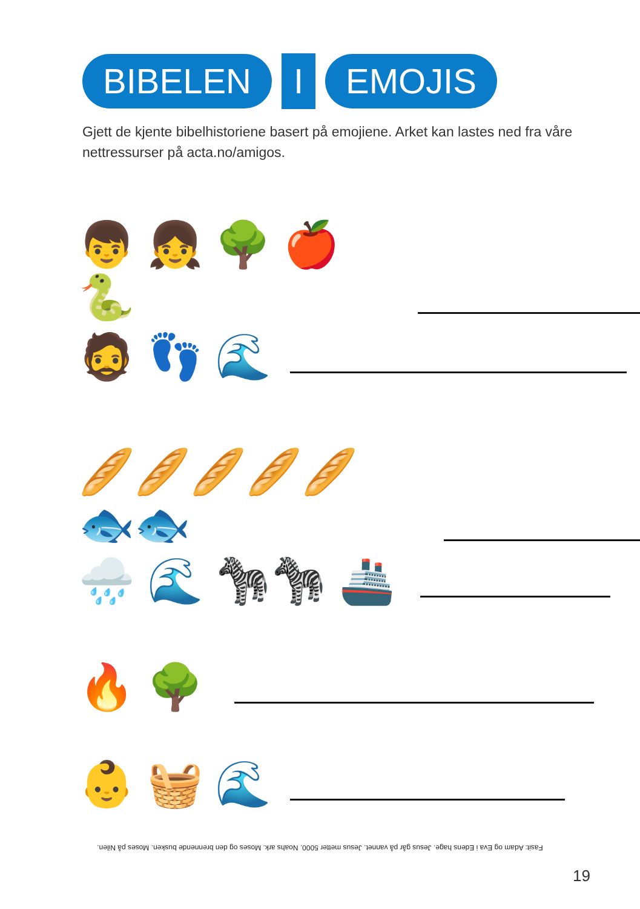BIBELEN
I
EMOJIS
Gjett de kjente bibelhistoriene basert på emojiene. Arket kan lastes ned fra våre nettressurser på acta.no/amigos.
👦 👧 🌳 🍎 🐍
🧔 👣 🌊
🥖🥖🥖🥖🥖 🐟🐟
🌧️ 🌊 🦓🦓 🚢
🔥 🌳
👶 🧺 🌊
Fasit: Adam og Eva i Edens hage. Jesus går på vannet. Jesus metter 5000. Noahs ark. Moses og den brennende busken. Moses på Nilen.
19